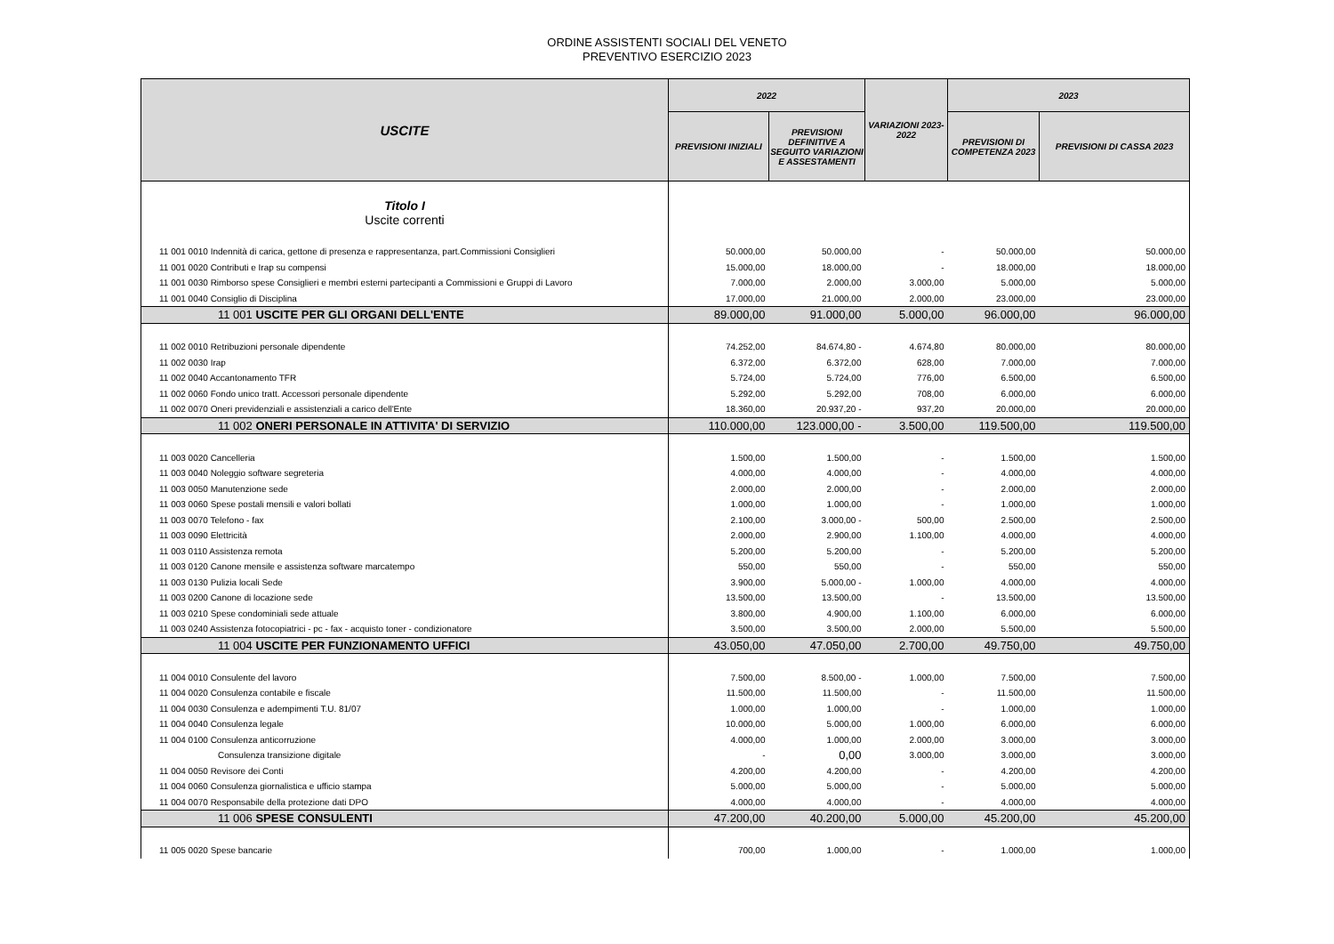ORDINE ASSISTENTI SOCIALI DEL VENETO
PREVENTIVO ESERCIZIO 2023
| USCITE | 2022 | | VARIAZIONI 2023-2022 | 2023 | |
| --- | --- | --- | --- | --- | --- |
| | PREVISIONI INIZIALI | PREVISIONI DEFINITIVE A SEGUITO VARIAZIONI E ASSESTAMENTI | | PREVISIONI DI COMPETENZA 2023 | PREVISIONI DI CASSA 2023 |
| Titolo I Uscite correnti | | | | | |
| 11 001 0010 Indennità di carica, gettone di presenza e rappresentanza, part.Commissioni Consiglieri | 50.000,00 | 50.000,00 | - | 50.000,00 | 50.000,00 |
| 11 001 0020 Contributi e Irap su compensi | 15.000,00 | 18.000,00 | - | 18.000,00 | 18.000,00 |
| 11 001 0030 Rimborso spese Consiglieri e membri esterni partecipanti a Commissioni e Gruppi di Lavoro | 7.000,00 | 2.000,00 | 3.000,00 | 5.000,00 | 5.000,00 |
| 11 001 0040 Consiglio di Disciplina | 17.000,00 | 21.000,00 | 2.000,00 | 23.000,00 | 23.000,00 |
| 11 001 USCITE PER GLI ORGANI DELL'ENTE | 89.000,00 | 91.000,00 | 5.000,00 | 96.000,00 | 96.000,00 |
| 11 002 0010 Retribuzioni personale dipendente | 74.252,00 | 84.674,80 - | 4.674,80 | 80.000,00 | 80.000,00 |
| 11 002 0030 Irap | 6.372,00 | 6.372,00 | 628,00 | 7.000,00 | 7.000,00 |
| 11 002 0040 Accantonamento TFR | 5.724,00 | 5.724,00 | 776,00 | 6.500,00 | 6.500,00 |
| 11 002 0060 Fondo unico tratt. Accessori personale dipendente | 5.292,00 | 5.292,00 | 708,00 | 6.000,00 | 6.000,00 |
| 11 002 0070 Oneri previdenziali e assistenziali a carico dell'Ente | 18.360,00 | 20.937,20 - | 937,20 | 20.000,00 | 20.000,00 |
| 11 002 ONERI PERSONALE IN ATTIVITA' DI SERVIZIO | 110.000,00 | 123.000,00 - | 3.500,00 | 119.500,00 | 119.500,00 |
| 11 003 0020 Cancelleria | 1.500,00 | 1.500,00 | - | 1.500,00 | 1.500,00 |
| 11 003 0040 Noleggio software segreteria | 4.000,00 | 4.000,00 | - | 4.000,00 | 4.000,00 |
| 11 003 0050 Manutenzione sede | 2.000,00 | 2.000,00 | - | 2.000,00 | 2.000,00 |
| 11 003 0060 Spese postali mensili e valori bollati | 1.000,00 | 1.000,00 | - | 1.000,00 | 1.000,00 |
| 11 003 0070 Telefono - fax | 2.100,00 | 3.000,00 - | 500,00 | 2.500,00 | 2.500,00 |
| 11 003 0090 Elettricità | 2.000,00 | 2.900,00 | 1.100,00 | 4.000,00 | 4.000,00 |
| 11 003 0110 Assistenza remota | 5.200,00 | 5.200,00 | - | 5.200,00 | 5.200,00 |
| 11 003 0120 Canone mensile e assistenza software marcatempo | 550,00 | 550,00 | - | 550,00 | 550,00 |
| 11 003 0130 Pulizia locali Sede | 3.900,00 | 5.000,00 - | 1.000,00 | 4.000,00 | 4.000,00 |
| 11 003 0200 Canone di locazione sede | 13.500,00 | 13.500,00 | - | 13.500,00 | 13.500,00 |
| 11 003 0210 Spese condominiali sede attuale | 3.800,00 | 4.900,00 | 1.100,00 | 6.000,00 | 6.000,00 |
| 11 003 0240 Assistenza fotocopiatrici - pc - fax - acquisto toner - condizionatore | 3.500,00 | 3.500,00 | 2.000,00 | 5.500,00 | 5.500,00 |
| 11 004 USCITE PER FUNZIONAMENTO UFFICI | 43.050,00 | 47.050,00 | 2.700,00 | 49.750,00 | 49.750,00 |
| 11 004 0010 Consulente del lavoro | 7.500,00 | 8.500,00 - | 1.000,00 | 7.500,00 | 7.500,00 |
| 11 004 0020 Consulenza contabile e fiscale | 11.500,00 | 11.500,00 | - | 11.500,00 | 11.500,00 |
| 11 004 0030 Consulenza e adempimenti T.U. 81/07 | 1.000,00 | 1.000,00 | - | 1.000,00 | 1.000,00 |
| 11 004 0040 Consulenza legale | 10.000,00 | 5.000,00 | 1.000,00 | 6.000,00 | 6.000,00 |
| 11 004 0100 Consulenza anticorruzione | 4.000,00 | 1.000,00 | 2.000,00 | 3.000,00 | 3.000,00 |
| Consulenza transizione digitale | - | 0,00 | 3.000,00 | 3.000,00 | 3.000,00 |
| 11 004 0050 Revisore dei Conti | 4.200,00 | 4.200,00 | - | 4.200,00 | 4.200,00 |
| 11 004 0060 Consulenza giornalistica e ufficio stampa | 5.000,00 | 5.000,00 | - | 5.000,00 | 5.000,00 |
| 11 004 0070 Responsabile della protezione dati DPO | 4.000,00 | 4.000,00 | - | 4.000,00 | 4.000,00 |
| 11 006 SPESE CONSULENTI | 47.200,00 | 40.200,00 | 5.000,00 | 45.200,00 | 45.200,00 |
| 11 005 0020 Spese bancarie | 700,00 | 1.000,00 | - | 1.000,00 | 1.000,00 |